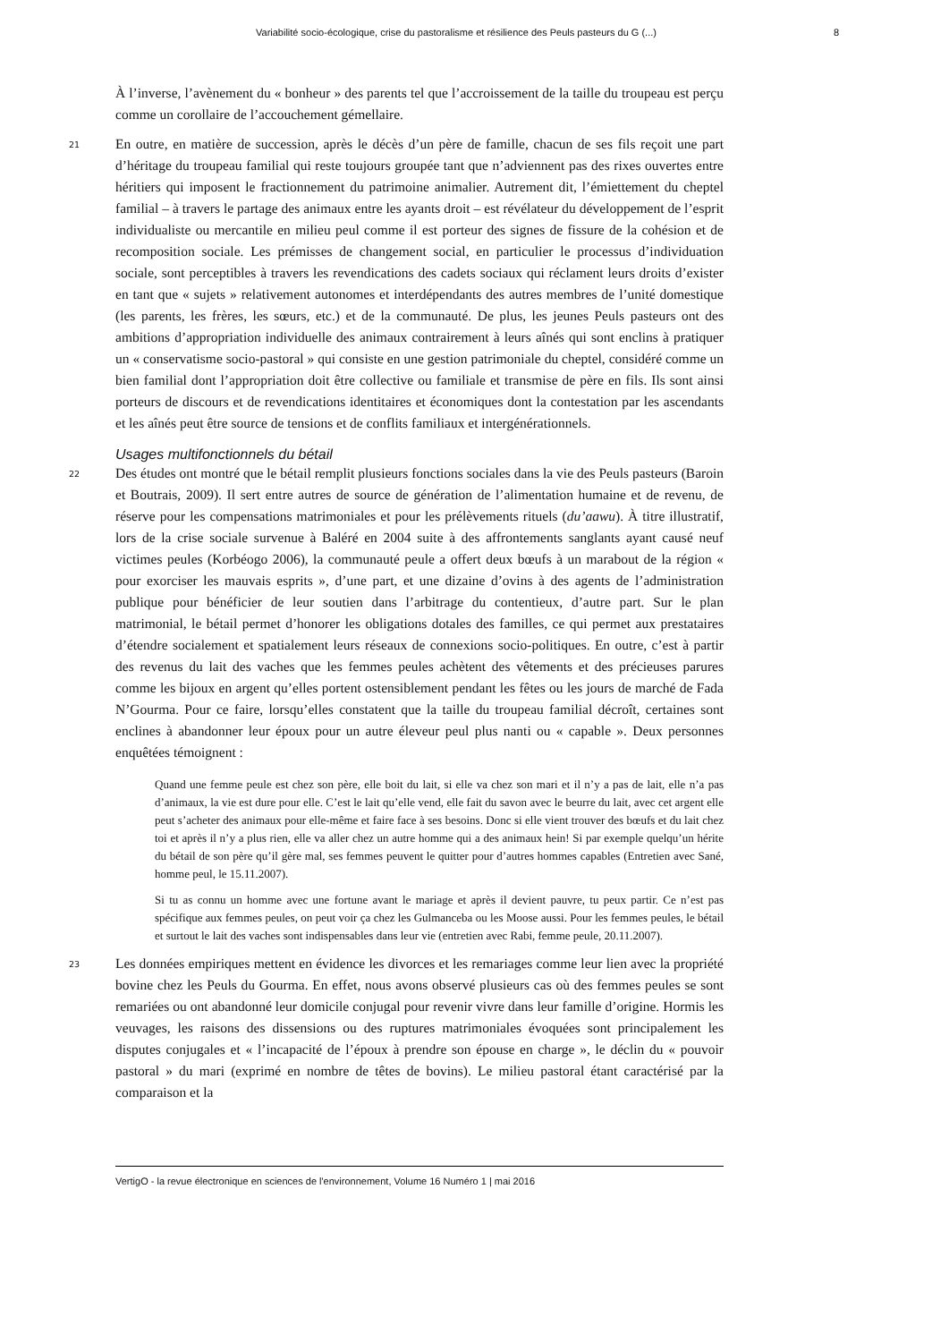Variabilité socio-écologique, crise du pastoralisme et résilience des Peuls pasteurs du G (...) 8
À l’inverse, l’avènement du « bonheur » des parents tel que l’accroissement de la taille du troupeau est perçu comme un corollaire de l’accouchement gémellaire.
21 En outre, en matière de succession, après le décès d’un père de famille, chacun de ses fils reçoit une part d’héritage du troupeau familial qui reste toujours groupée tant que n’adviennent pas des rixes ouvertes entre héritiers qui imposent le fractionnement du patrimoine animalier. Autrement dit, l’émiettement du cheptel familial – à travers le partage des animaux entre les ayants droit – est révélateur du développement de l’esprit individualiste ou mercantile en milieu peul comme il est porteur des signes de fissure de la cohésion et de recomposition sociale. Les prémisses de changement social, en particulier le processus d’individuation sociale, sont perceptibles à travers les revendications des cadets sociaux qui réclament leurs droits d’exister en tant que « sujets » relativement autonomes et interdépendants des autres membres de l’unité domestique (les parents, les frères, les sœurs, etc.) et de la communauté. De plus, les jeunes Peuls pasteurs ont des ambitions d’appropriation individuelle des animaux contrairement à leurs aînés qui sont enclins à pratiquer un « conservatisme socio-pastoral » qui consiste en une gestion patrimoniale du cheptel, considéré comme un bien familial dont l’appropriation doit être collective ou familiale et transmise de père en fils. Ils sont ainsi porteurs de discours et de revendications identitaires et économiques dont la contestation par les ascendants et les aînés peut être source de tensions et de conflits familiaux et intergénérationnels.
Usages multifonctionnels du bétail
22 Des études ont montré que le bétail remplit plusieurs fonctions sociales dans la vie des Peuls pasteurs (Baroin et Boutrais, 2009). Il sert entre autres de source de génération de l’alimentation humaine et de revenu, de réserve pour les compensations matrimoniales et pour les prélèvements rituels (du’aawu). À titre illustratif, lors de la crise sociale survenue à Baléré en 2004 suite à des affrontements sanglants ayant causé neuf victimes peules (Korbéogo 2006), la communauté peule a offert deux bœufs à un marabout de la région « pour exorciser les mauvais esprits », d’une part, et une dizaine d’ovins à des agents de l’administration publique pour bénéficier de leur soutien dans l’arbitrage du contentieux, d’autre part. Sur le plan matrimonial, le bétail permet d’honorer les obligations dotales des familles, ce qui permet aux prestataires d’étendre socialement et spatialement leurs réseaux de connexions socio-politiques. En outre, c’est à partir des revenus du lait des vaches que les femmes peules achètent des vêtements et des précieuses parures comme les bijoux en argent qu’elles portent ostensiblement pendant les fêtes ou les jours de marché de Fada N’Gourma. Pour ce faire, lorsqu’elles constatent que la taille du troupeau familial décroît, certaines sont enclines à abandonner leur époux pour un autre éleveur peul plus nanti ou « capable ». Deux personnes enquêtées témoignent :
Quand une femme peule est chez son père, elle boit du lait, si elle va chez son mari et il n’y a pas de lait, elle n’a pas d’animaux, la vie est dure pour elle. C’est le lait qu’elle vend, elle fait du savon avec le beurre du lait, avec cet argent elle peut s’acheter des animaux pour elle-même et faire face à ses besoins. Donc si elle vient trouver des bœufs et du lait chez toi et après il n’y a plus rien, elle va aller chez un autre homme qui a des animaux hein! Si par exemple quelqu’un hérite du bétail de son père qu’il gère mal, ses femmes peuvent le quitter pour d’autres hommes capables (Entretien avec Sané, homme peul, le 15.11.2007).
Si tu as connu un homme avec une fortune avant le mariage et après il devient pauvre, tu peux partir. Ce n’est pas spécifique aux femmes peules, on peut voir ça chez les Gulmanceba ou les Moose aussi. Pour les femmes peules, le bétail et surtout le lait des vaches sont indispensables dans leur vie (entretien avec Rabi, femme peule, 20.11.2007).
23 Les données empiriques mettent en évidence les divorces et les remariages comme leur lien avec la propriété bovine chez les Peuls du Gourma. En effet, nous avons observé plusieurs cas où des femmes peules se sont remariées ou ont abandonné leur domicile conjugal pour revenir vivre dans leur famille d’origine. Hormis les veuvages, les raisons des dissensions ou des ruptures matrimoniales évoquées sont principalement les disputes conjugales et « l’incapacité de l’époux à prendre son épouse en charge », le déclin du « pouvoir pastoral » du mari (exprimé en nombre de têtes de bovins). Le milieu pastoral étant caractérisé par la comparaison et la
VertigO - la revue électronique en sciences de l'environnement, Volume 16 Numéro 1 | mai 2016